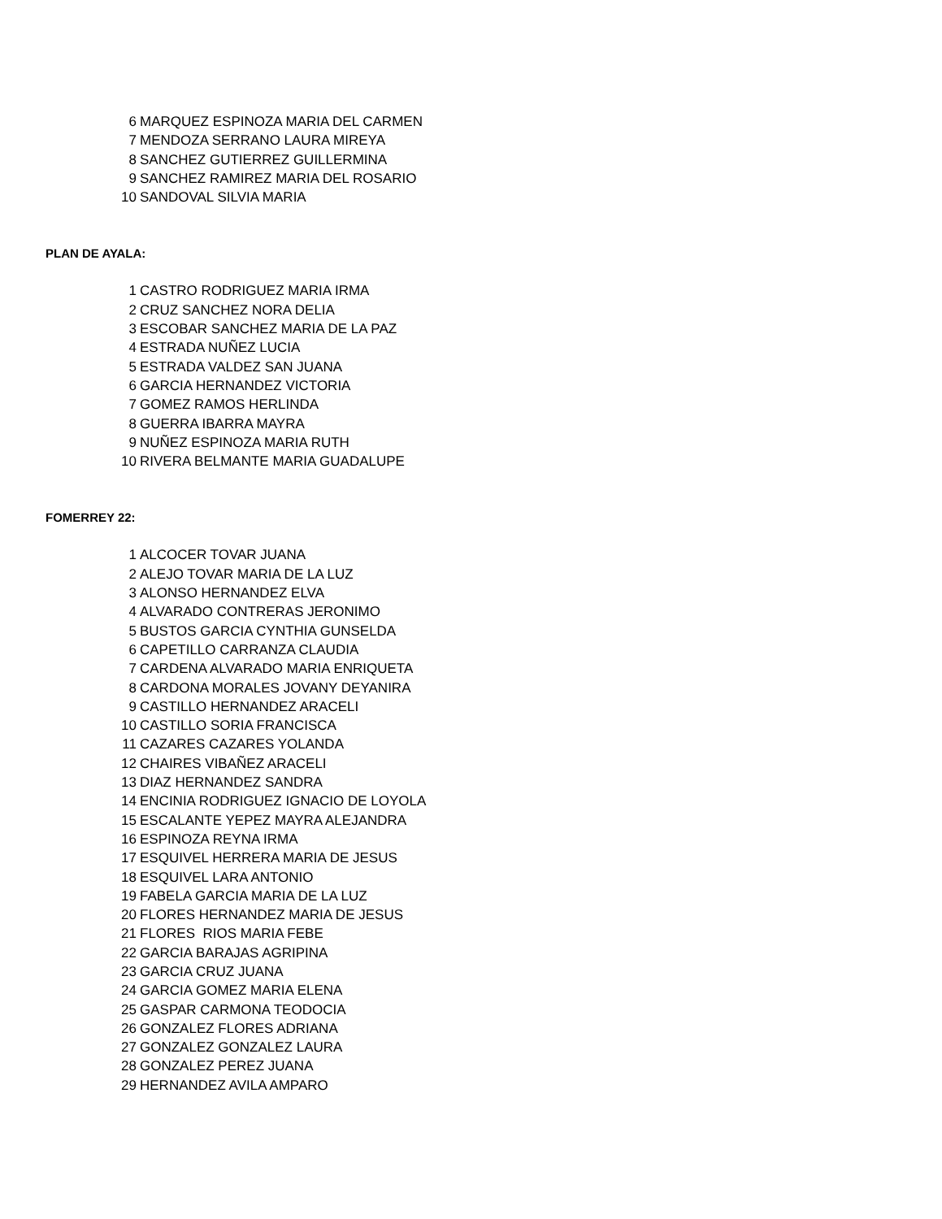| 6 | MARQUEZ ESPINOZA MARIA DEL CARMEN |
| 7 | MENDOZA SERRANO LAURA MIREYA |
| 8 | SANCHEZ GUTIERREZ GUILLERMINA |
| 9 | SANCHEZ RAMIREZ MARIA DEL ROSARIO |
| 10 | SANDOVAL SILVIA MARIA |
PLAN DE AYALA:
| 1 | CASTRO RODRIGUEZ MARIA IRMA |
| 2 | CRUZ SANCHEZ NORA DELIA |
| 3 | ESCOBAR SANCHEZ MARIA DE LA PAZ |
| 4 | ESTRADA NUÑEZ LUCIA |
| 5 | ESTRADA VALDEZ SAN JUANA |
| 6 | GARCIA HERNANDEZ VICTORIA |
| 7 | GOMEZ RAMOS HERLINDA |
| 8 | GUERRA IBARRA MAYRA |
| 9 | NUÑEZ ESPINOZA MARIA RUTH |
| 10 | RIVERA BELMANTE MARIA GUADALUPE |
FOMERREY 22:
| 1 | ALCOCER TOVAR JUANA |
| 2 | ALEJO TOVAR MARIA DE LA LUZ |
| 3 | ALONSO HERNANDEZ ELVA |
| 4 | ALVARADO CONTRERAS JERONIMO |
| 5 | BUSTOS GARCIA CYNTHIA GUNSELDA |
| 6 | CAPETILLO CARRANZA CLAUDIA |
| 7 | CARDENA ALVARADO MARIA ENRIQUETA |
| 8 | CARDONA MORALES JOVANY DEYANIRA |
| 9 | CASTILLO HERNANDEZ ARACELI |
| 10 | CASTILLO SORIA FRANCISCA |
| 11 | CAZARES CAZARES YOLANDA |
| 12 | CHAIRES VIBAÑEZ ARACELI |
| 13 | DIAZ HERNANDEZ SANDRA |
| 14 | ENCINIA RODRIGUEZ IGNACIO DE LOYOLA |
| 15 | ESCALANTE YEPEZ MAYRA ALEJANDRA |
| 16 | ESPINOZA REYNA IRMA |
| 17 | ESQUIVEL HERRERA MARIA DE JESUS |
| 18 | ESQUIVEL LARA ANTONIO |
| 19 | FABELA GARCIA MARIA DE LA LUZ |
| 20 | FLORES HERNANDEZ MARIA DE JESUS |
| 21 | FLORES RIOS MARIA FEBE |
| 22 | GARCIA BARAJAS AGRIPINA |
| 23 | GARCIA CRUZ JUANA |
| 24 | GARCIA GOMEZ MARIA ELENA |
| 25 | GASPAR CARMONA TEODOCIA |
| 26 | GONZALEZ FLORES ADRIANA |
| 27 | GONZALEZ GONZALEZ LAURA |
| 28 | GONZALEZ PEREZ JUANA |
| 29 | HERNANDEZ AVILA AMPARO |